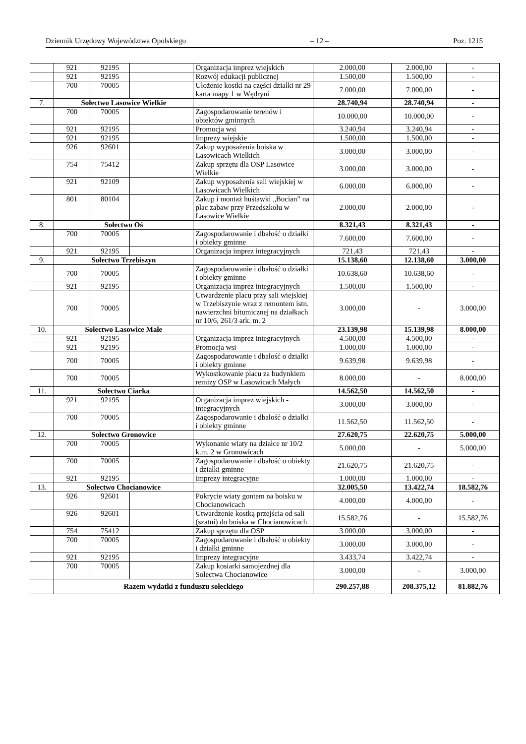Dziennik Urzędowy Województwa Opolskiego – 12 – Poz. 1215
| | 921 | 92195 | | Organizacja imprez wiejskich | 2.000,00 | 2.000,00 | - |
| | 921 | 92195 | | Rozwój edukacji publicznej | 1.500,00 | 1.500,00 | - |
| | 700 | 70005 | | Ułożenie kostki na części działki nr 29 karta mapy 1 w Wędryni | 7.000,00 | 7.000,00 | - |
| 7. | Sołectwo Lasowice Wielkie | | | | 28.740,94 | 28.740,94 | - |
| | 700 | 70005 | | Zagospodarowanie terenów i obiektów gminnych | 10.000,00 | 10.000,00 | - |
| | 921 | 92195 | | Promocja wsi | 3.240,94 | 3.240,94 | - |
| | 921 | 92195 | | Imprezy wiejskie | 1.500,00 | 1.500,00 | - |
| | 926 | 92601 | | Zakup wyposażenia boiska w Lasowicach Wielkich | 3.000,00 | 3.000,00 | - |
| | 754 | 75412 | | Zakup sprzętu dla OSP Lasowice Wielkie | 3.000,00 | 3.000,00 | - |
| | 921 | 92109 | | Zakup wyposażenia sali wiejskiej w Lasowicach Wielkich | 6.000,00 | 6.000,00 | - |
| | 801 | 80104 | | Zakup i montaż huśtawki „Bocian” na plac zabaw przy Przedszkolu w Lasowice Wielkie | 2.000,00 | 2.000,00 | - |
| 8. | Sołectwo Oś | | | | 8.321,43 | 8.321,43 | - |
| | 700 | 70005 | | Zagospodarowanie i dbałość o działki i obiekty gminne | 7.600,00 | 7.600,00 | - |
| | 921 | 92195 | | Organizacja imprez integracyjnych | 721,43 | 721,43 | - |
| 9. | Sołectwo Trzebiszyn | | | | 15.138,60 | 12.138,60 | 3.000,00 |
| | 700 | 70005 | | Zagospodarowanie i dbałość o działki i obiekty gminne | 10.638,60 | 10.638,60 | - |
| | 921 | 92195 | | Organizacja imprez integracyjnych | 1.500,00 | 1.500,00 | - |
| | 700 | 70005 | | Utwardzenie placu przy sali wiejskiej w Trzebiszynie wraz z remontem istn. nawierzchni bitumicznej na działkach nr 10/6, 261/3 ark. m. 2 | 3.000,00 | - | 3.000,00 |
| 10. | Sołectwo Lasowice Małe | | | | 23.139,98 | 15.139,98 | 8.000,00 |
| | 921 | 92195 | | Organizacja imprez integracyjnych | 4.500,00 | 4.500,00 | - |
| | 921 | 92195 | | Promocja wsi | 1.000,00 | 1.000,00 | - |
| | 700 | 70005 | | Zagospodarowanie i dbałość o działki i obiekty gminne | 9.639,98 | 9.639,98 | - |
| | 700 | 70005 | | Wykostkowanie placu za budynkiem remizy OSP w Lasowicach Małych | 8.000,00 | - | 8.000,00 |
| 11. | Sołectwo Ciarka | | | | 14.562,50 | 14.562,50 | - |
| | 921 | 92195 | | Organizacja imprez wiejskich - integracyjnych | 3.000,00 | 3.000,00 | - |
| | 700 | 70005 | | Zagospodarowanie i dbałość o działki i obiekty gminne | 11.562,50 | 11.562,50 | - |
| 12. | Sołectwo Gronowice | | | | 27.620,75 | 22.620,75 | 5.000,00 |
| | 700 | 70005 | | Wykonanie wiaty na działce nr 10/2 k.m. 2 w Gronowicach | 5.000,00 | - | 5.000,00 |
| | 700 | 70005 | | Zagospodarowanie i dbałość o obiekty i działki gminne | 21.620,75 | 21.620,75 | - |
| | 921 | 92195 | | Imprezy integracyjne | 1.000,00 | 1.000,00 | - |
| 13. | Sołectwo Chocianowice | | | | 32.005,50 | 13.422,74 | 18.582,76 |
| | 926 | 92601 | | Pokrycie wiaty gontem na boisku w Chocianowicach | 4.000,00 | 4.000,00 | - |
| | 926 | 92601 | | Utwardzenie kostką przejścia od sali (szatni) do boiska w Chocianowicach | 15.582,76 | - | 15.582,76 |
| | 754 | 75412 | | Zakup sprzętu dla OSP | 3.000,00 | 3.000,00 | - |
| | 700 | 70005 | | Zagospodarowanie i dbałość o obiekty i działki gminne | 3.000,00 | 3.000,00 | - |
| | 921 | 92195 | | Imprezy integracyjne | 3.433,74 | 3.422,74 | - |
| | 700 | 70005 | | Zakup kosiarki samojezdnej dla Sołectwa Chocianowice | 3.000,00 | - | 3.000,00 |
| | Razem wydatki z funduszu sołeckiego | | | | 290.257,88 | 208.375,12 | 81.882,76 |